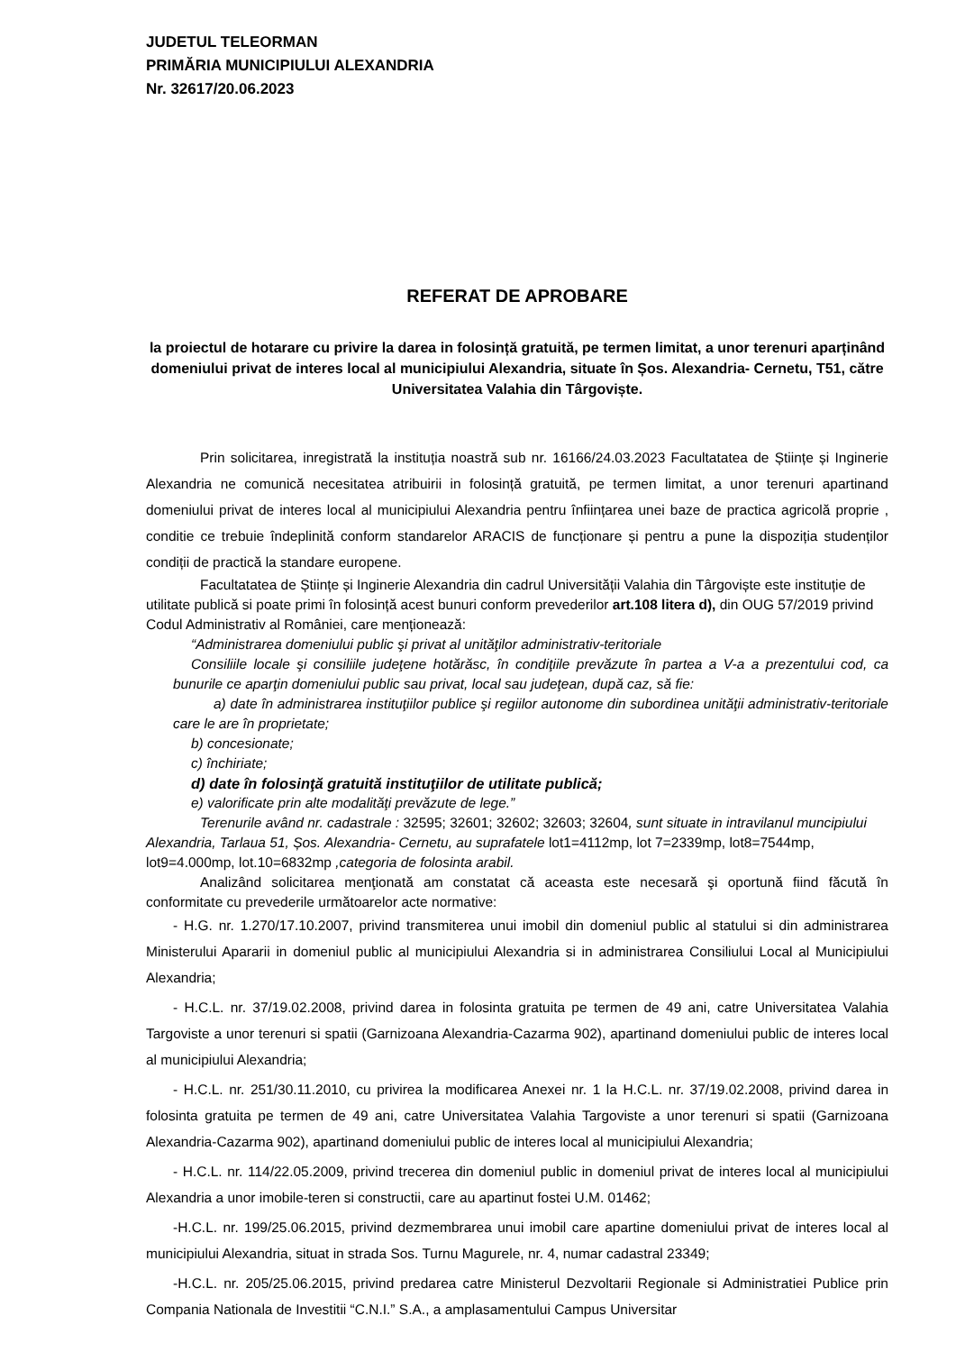JUDETUL TELEORMAN
PRIMĂRIA MUNICIPIULUI ALEXANDRIA
Nr. 32617/20.06.2023
REFERAT DE APROBARE
la proiectul de hotarare cu privire la darea in folosință gratuită, pe termen limitat, a unor terenuri aparținând domeniului privat de interes local al municipiului Alexandria, situate în Șos. Alexandria- Cernetu, T51, către Universitatea Valahia din Târgoviște.
Prin solicitarea, inregistrată la instituția noastră sub nr. 16166/24.03.2023 Facultatatea de Științe și Inginerie Alexandria ne comunică necesitatea atribuirii in folosință gratuită, pe termen limitat, a unor terenuri apartinand domeniului privat de interes local al municipiului Alexandria pentru înființarea unei baze de practica agricolă proprie , conditie ce trebuie îndeplinită conform standarelor ARACIS de funcționare și pentru a pune la dispoziția studenților condiții de practică la standare europene.
Facultatatea de Științe și Inginerie Alexandria din cadrul Universității Valahia din Târgoviște este instituție de utilitate publică si poate primi în folosință acest bunuri conform prevederilor art.108 litera d), din OUG 57/2019 privind Codul Administrativ al României, care menționează:
“Administrarea domeniului public şi privat al unităţilor administrativ-teritoriale
Consiliile locale şi consiliile judeţene hotărăsc, în condiţiile prevăzute în partea a V-a a prezentului cod, ca bunurile ce aparţin domeniului public sau privat, local sau judeţean, după caz, să fie:
a) date în administrarea instituţiilor publice şi regiilor autonome din subordinea unităţii administrativ-teritoriale care le are în proprietate;
b) concesionate;
c) închiriate;
d) date în folosinţă gratuită instituţiilor de utilitate publică;
e) valorificate prin alte modalităţi prevăzute de lege.”
Terenurile având nr. cadastrale : 32595; 32601; 32602; 32603; 32604, sunt situate in intravilanul muncipiului Alexandria, Tarlaua 51, Șos. Alexandria- Cernetu, au suprafatele lot1=4112mp, lot 7=2339mp, lot8=7544mp, lot9=4.000mp, lot.10=6832mp ,categoria de folosinta arabil.
Analizând solicitarea menţionată am constatat că aceasta este necesară şi oportună fiind făcută în conformitate cu prevederile următoarelor acte normative:
- H.G. nr. 1.270/17.10.2007, privind transmiterea unui imobil din domeniul public al statului si din administrarea Ministerului Apararii in domeniul public al municipiului Alexandria si in administrarea Consiliului Local al Municipiului Alexandria;
- H.C.L. nr. 37/19.02.2008, privind darea in folosinta gratuita pe termen de 49 ani, catre Universitatea Valahia Targoviste a unor terenuri si spatii (Garnizoana Alexandria-Cazarma 902), apartinand domeniului public de interes local al municipiului Alexandria;
- H.C.L. nr. 251/30.11.2010, cu privirea la modificarea Anexei nr. 1 la H.C.L. nr. 37/19.02.2008, privind darea in folosinta gratuita pe termen de 49 ani, catre Universitatea Valahia Targoviste a unor terenuri si spatii (Garnizoana Alexandria-Cazarma 902), apartinand domeniului public de interes local al municipiului Alexandria;
- H.C.L. nr. 114/22.05.2009, privind trecerea din domeniul public in domeniul privat de interes local al municipiului Alexandria a unor imobile-teren si constructii, care au apartinut fostei U.M. 01462;
-H.C.L. nr. 199/25.06.2015, privind dezmembrarea unui imobil care apartine domeniului privat de interes local al municipiului Alexandria, situat in strada Sos. Turnu Magurele, nr. 4, numar cadastral 23349;
-H.C.L. nr. 205/25.06.2015, privind predarea catre Ministerul Dezvoltarii Regionale si Administratiei Publice prin Compania Nationala de Investitii “C.N.I.” S.A., a amplasamentului Campus Universitar